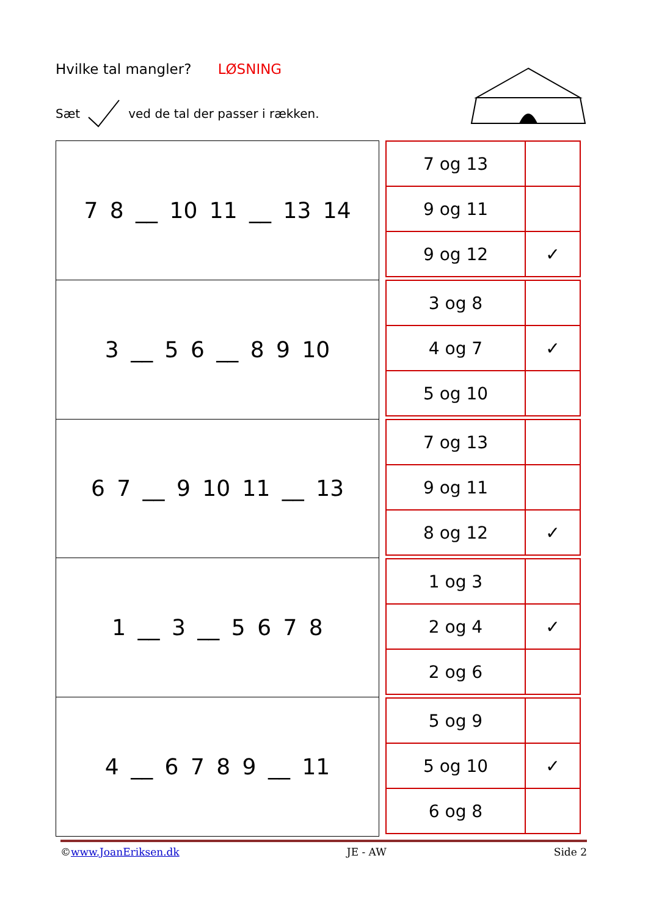Hvilke tal mangler? LØSNING
Sæt ved de tal der passer i rækken.
| 7 8 __ 10 11 __ 13 14 |
| 3 __ 5 6 __ 8 9 10 |
| 6 7 __ 9 10 11 __ 13 |
| 1 __ 3 __ 5 6 7 8 |
| 4 __ 6 7 8 9 __ 11 |
| 7 og 13 | |
| 9 og 11 | |
| 9 og 12 | ✓ |
| 3 og 8 | |
| 4 og 7 | ✓ |
| 5 og 10 | |
| 7 og 13 | |
| 9 og 11 | |
| 8 og 12 | ✓ |
| 1 og 3 | |
| 2 og 4 | ✓ |
| 2 og 6 | |
| 5 og 9 | |
| 5 og 10 | ✓ |
| 6 og 8 | |
©www.JoanEriksen.dk JE - AW Side 2